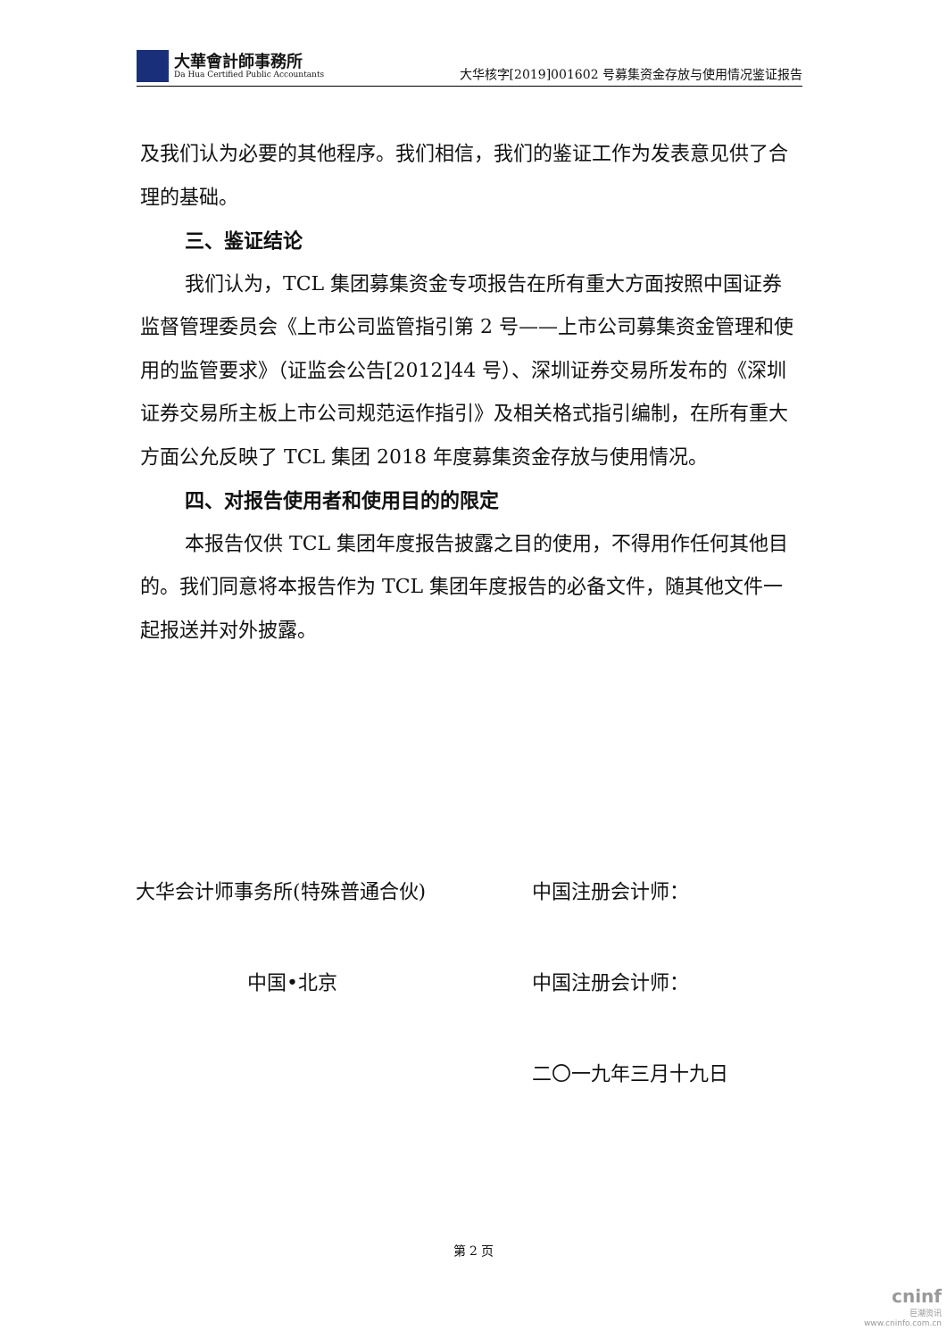大華會計師事務所
Da Hua Certified Public Accountants
大华核字[2019]001602 号募集资金存放与使用情况鉴证报告
及我们认为必要的其他程序。我们相信，我们的鉴证工作为发表意见供了合理的基础。
三、鉴证结论
我们认为，TCL 集团募集资金专项报告在所有重大方面按照中国证券监督管理委员会《上市公司监管指引第 2 号——上市公司募集资金管理和使用的监管要求》（证监会公告[2012]44 号）、深圳证券交易所发布的《深圳证券交易所主板上市公司规范运作指引》及相关格式指引编制，在所有重大方面公允反映了 TCL 集团 2018 年度募集资金存放与使用情况。
四、对报告使用者和使用目的的限定
本报告仅供 TCL 集团年度报告披露之目的使用，不得用作任何其他目的。我们同意将本报告作为 TCL 集团年度报告的必备文件，随其他文件一起报送并对外披露。
大华会计师事务所(特殊普通合伙) 中国注册会计师：
中国•北京 中国注册会计师：
二〇一九年三月十九日
第 2 页
cninf
巨潮资讯
www.cninfo.com.cn